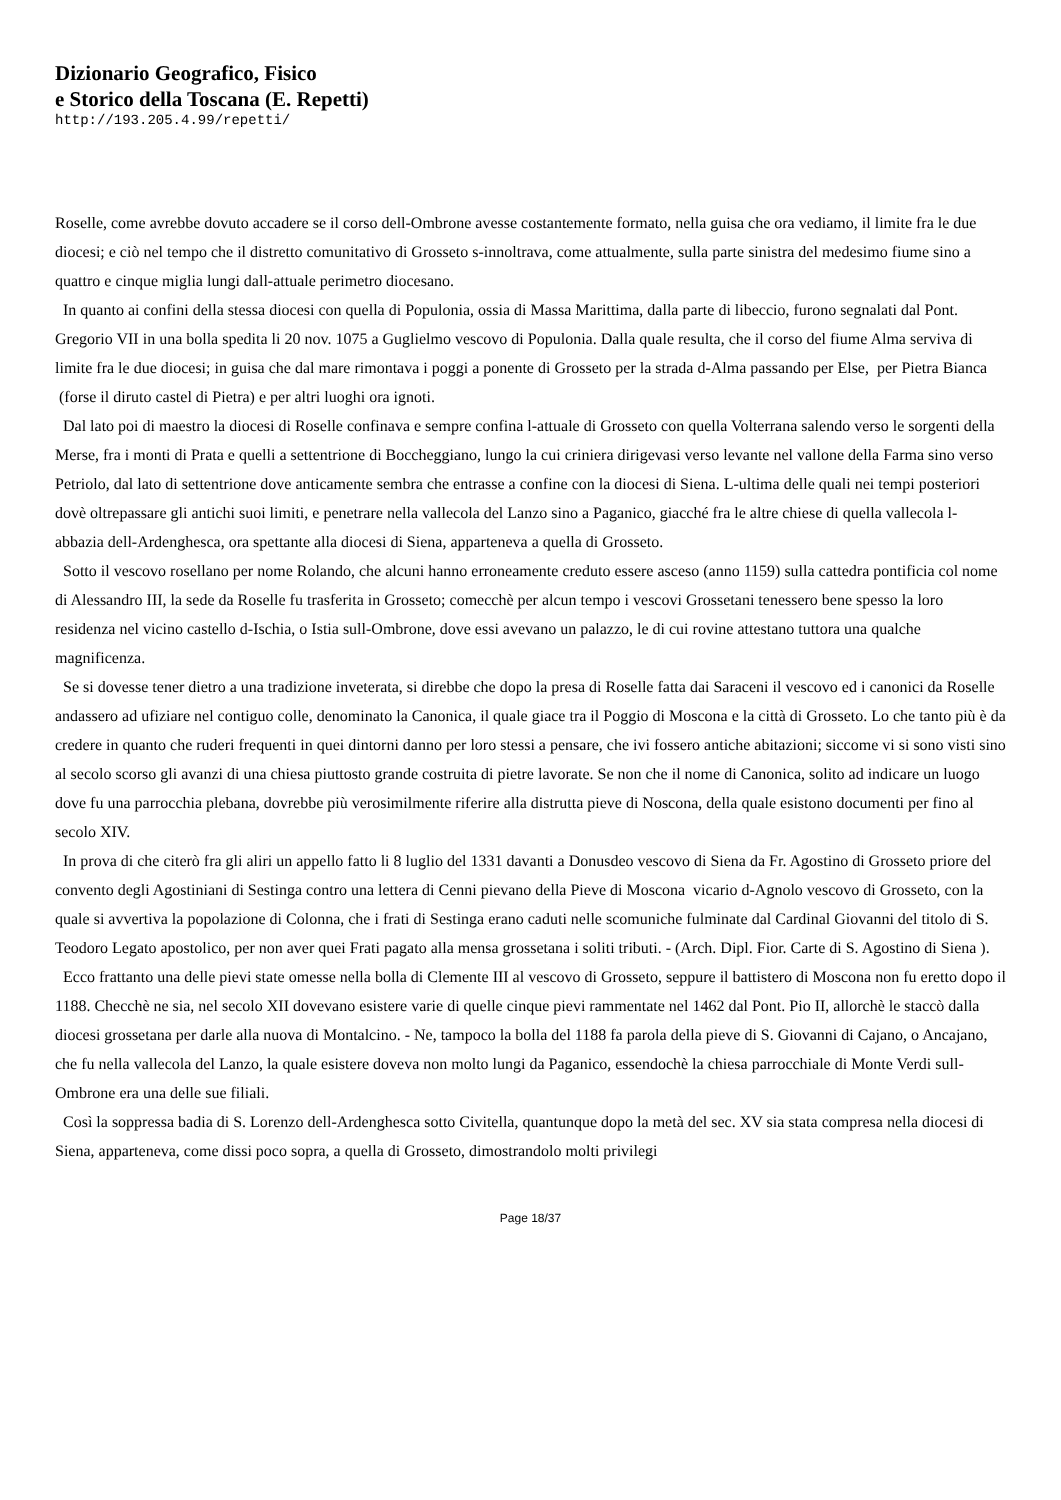Dizionario Geografico, Fisico
e Storico della Toscana (E. Repetti)
http://193.205.4.99/repetti/
Roselle, come avrebbe dovuto accadere se il corso dell-Ombrone avesse costantemente formato, nella guisa che ora vediamo, il limite fra le due diocesi; e ciò nel tempo che il distretto comunitativo di Grosseto s-innoltrava, come attualmente, sulla parte sinistra del medesimo fiume sino a quattro e cinque miglia lungi dall-attuale perimetro diocesano.
In quanto ai confini della stessa diocesi con quella di Populonia, ossia di Massa Marittima, dalla parte di libeccio, furono segnalati dal Pont. Gregorio VII in una bolla spedita li 20 nov. 1075 a Guglielmo vescovo di Populonia. Dalla quale resulta, che il corso del fiume Alma serviva di limite fra le due diocesi; in guisa che dal mare rimontava i poggi a ponente di Grosseto per la strada d-Alma passando per Else, per Pietra Bianca (forse il diruto castel di Pietra) e per altri luoghi ora ignoti.
Dal lato poi di maestro la diocesi di Roselle confinava e sempre confina l-attuale di Grosseto con quella Volterrana salendo verso le sorgenti della Merse, fra i monti di Prata e quelli a settentrione di Boccheggiano, lungo la cui criniera dirigevasi verso levante nel vallone della Farma sino verso Petriolo, dal lato di settentrione dove anticamente sembra che entrasse a confine con la diocesi di Siena. L-ultima delle quali nei tempi posteriori dovè oltrepassare gli antichi suoi limiti, e penetrare nella vallecola del Lanzo sino a Paganico, giacché fra le altre chiese di quella vallecola l-abbazia dell-Ardenghesca, ora spettante alla diocesi di Siena, apparteneva a quella di Grosseto.
Sotto il vescovo rosellano per nome Rolando, che alcuni hanno erroneamente creduto essere asceso (anno 1159) sulla cattedra pontificia col nome di Alessandro III, la sede da Roselle fu trasferita in Grosseto; comecchè per alcun tempo i vescovi Grossetani tenessero bene spesso la loro residenza nel vicino castello d-Ischia, o Istia sull-Ombrone, dove essi avevano un palazzo, le di cui rovine attestano tuttora una qualche magnificenza.
Se si dovesse tener dietro a una tradizione inveterata, si direbbe che dopo la presa di Roselle fatta dai Saraceni il vescovo ed i canonici da Roselle andassero ad ufiziare nel contiguo colle, denominato la Canonica, il quale giace tra il Poggio di Moscona e la città di Grosseto. Lo che tanto più è da credere in quanto che ruderi frequenti in quei dintorni danno per loro stessi a pensare, che ivi fossero antiche abitazioni; siccome vi si sono visti sino al secolo scorso gli avanzi di una chiesa piuttosto grande costruita di pietre lavorate. Se non che il nome di Canonica, solito ad indicare un luogo dove fu una parrocchia plebana, dovrebbe più verosimilmente riferire alla distrutta pieve di Noscona, della quale esistono documenti per fino al secolo XIV.
In prova di che citerò fra gli aliri un appello fatto li 8 luglio del 1331 davanti a Donusdeo vescovo di Siena da Fr. Agostino di Grosseto priore del convento degli Agostiniani di Sestinga contro una lettera di Cenni pievano della Pieve di Moscona vicario d-Agnolo vescovo di Grosseto, con la quale si avvertiva la popolazione di Colonna, che i frati di Sestinga erano caduti nelle scomuniche fulminate dal Cardinal Giovanni del titolo di S. Teodoro Legato apostolico, per non aver quei Frati pagato alla mensa grossetana i soliti tributi. - (Arch. Dipl. Fior. Carte di S. Agostino di Siena ).
Ecco frattanto una delle pievi state omesse nella bolla di Clemente III al vescovo di Grosseto, seppure il battistero di Moscona non fu eretto dopo il 1188. Checchè ne sia, nel secolo XII dovevano esistere varie di quelle cinque pievi rammentate nel 1462 dal Pont. Pio II, allorchè le staccò dalla diocesi grossetana per darle alla nuova di Montalcino. - Ne, tampoco la bolla del 1188 fa parola della pieve di S. Giovanni di Cajano, o Ancajano, che fu nella vallecola del Lanzo, la quale esistere doveva non molto lungi da Paganico, essendochè la chiesa parrocchiale di Monte Verdi sull-Ombrone era una delle sue filiali.
Così la soppressa badia di S. Lorenzo dell-Ardenghesca sotto Civitella, quantunque dopo la metà del sec. XV sia stata compresa nella diocesi di Siena, apparteneva, come dissi poco sopra, a quella di Grosseto, dimostrandolo molti privilegi
Page 18/37